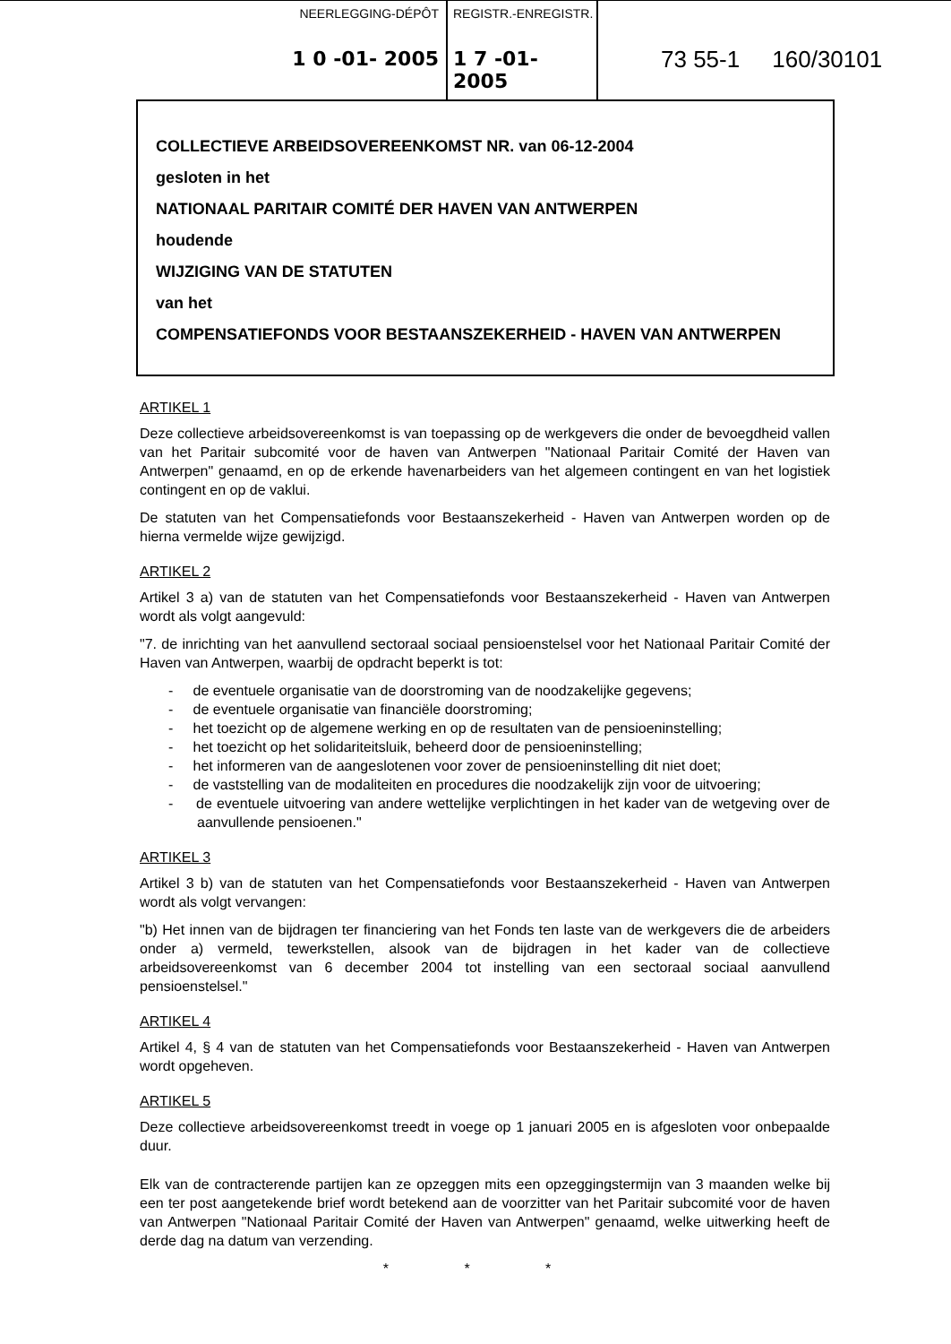NEERLEGGING-DÉPÔT
1 0 -01- 2005
REGISTR.-ENREGISTR.
1 7 -01- 2005
73 55-1 160/30101
COLLECTIEVE ARBEIDSOVEREENKOMST NR. van 06-12-2004
gesloten in het
NATIONAAL PARITAIR COMITÉ DER HAVEN VAN ANTWERPEN
houdende
WIJZIGING VAN DE STATUTEN
van het
COMPENSATIEFONDS VOOR BESTAANSZEKERHEID - HAVEN VAN ANTWERPEN
ARTIKEL 1
Deze collectieve arbeidsovereenkomst is van toepassing op de werkgevers die onder de bevoegdheid vallen van het Paritair subcomité voor de haven van Antwerpen "Nationaal Paritair Comité der Haven van Antwerpen" genaamd, en op de erkende havenarbeiders van het algemeen contingent en van het logistiek contingent en op de vaklui.
De statuten van het Compensatiefonds voor Bestaanszekerheid - Haven van Antwerpen worden op de hierna vermelde wijze gewijzigd.
ARTIKEL 2
Artikel 3 a) van de statuten van het Compensatiefonds voor Bestaanszekerheid - Haven van Antwerpen wordt als volgt aangevuld:
"7. de inrichting van het aanvullend sectoraal sociaal pensioenstelsel voor het Nationaal Paritair Comité der Haven van Antwerpen, waarbij de opdracht beperkt is tot:
- de eventuele organisatie van de doorstroming van de noodzakelijke gegevens;
- de eventuele organisatie van financiële doorstroming;
- het toezicht op de algemene werking en op de resultaten van de pensioeninstelling;
- het toezicht op het solidariteitsluik, beheerd door de pensioeninstelling;
- het informeren van de aangeslotenen voor zover de pensioeninstelling dit niet doet;
- de vaststelling van de modaliteiten en procedures die noodzakelijk zijn voor de uitvoering;
- de eventuele uitvoering van andere wettelijke verplichtingen in het kader van de wetgeving over de aanvullende pensioenen."
ARTIKEL 3
Artikel 3 b) van de statuten van het Compensatiefonds voor Bestaanszekerheid - Haven van Antwerpen wordt als volgt vervangen:
"b) Het innen van de bijdragen ter financiering van het Fonds ten laste van de werkgevers die de arbeiders onder a) vermeld, tewerkstellen, alsook van de bijdragen in het kader van de collectieve arbeidsovereenkomst van 6 december 2004 tot instelling van een sectoraal sociaal aanvullend pensioenstelsel."
ARTIKEL 4
Artikel 4, § 4 van de statuten van het Compensatiefonds voor Bestaanszekerheid - Haven van Antwerpen wordt opgeheven.
ARTIKEL 5
Deze collectieve arbeidsovereenkomst treedt in voege op 1 januari 2005 en is afgesloten voor onbepaalde duur.
Elk van de contracterende partijen kan ze opzeggen mits een opzeggingstermijn van 3 maanden welke bij een ter post aangetekende brief wordt betekend aan de voorzitter van het Paritair subcomité voor de haven van Antwerpen "Nationaal Paritair Comité der Haven van Antwerpen" genaamd, welke uitwerking heeft de derde dag na datum van verzending.
* * *